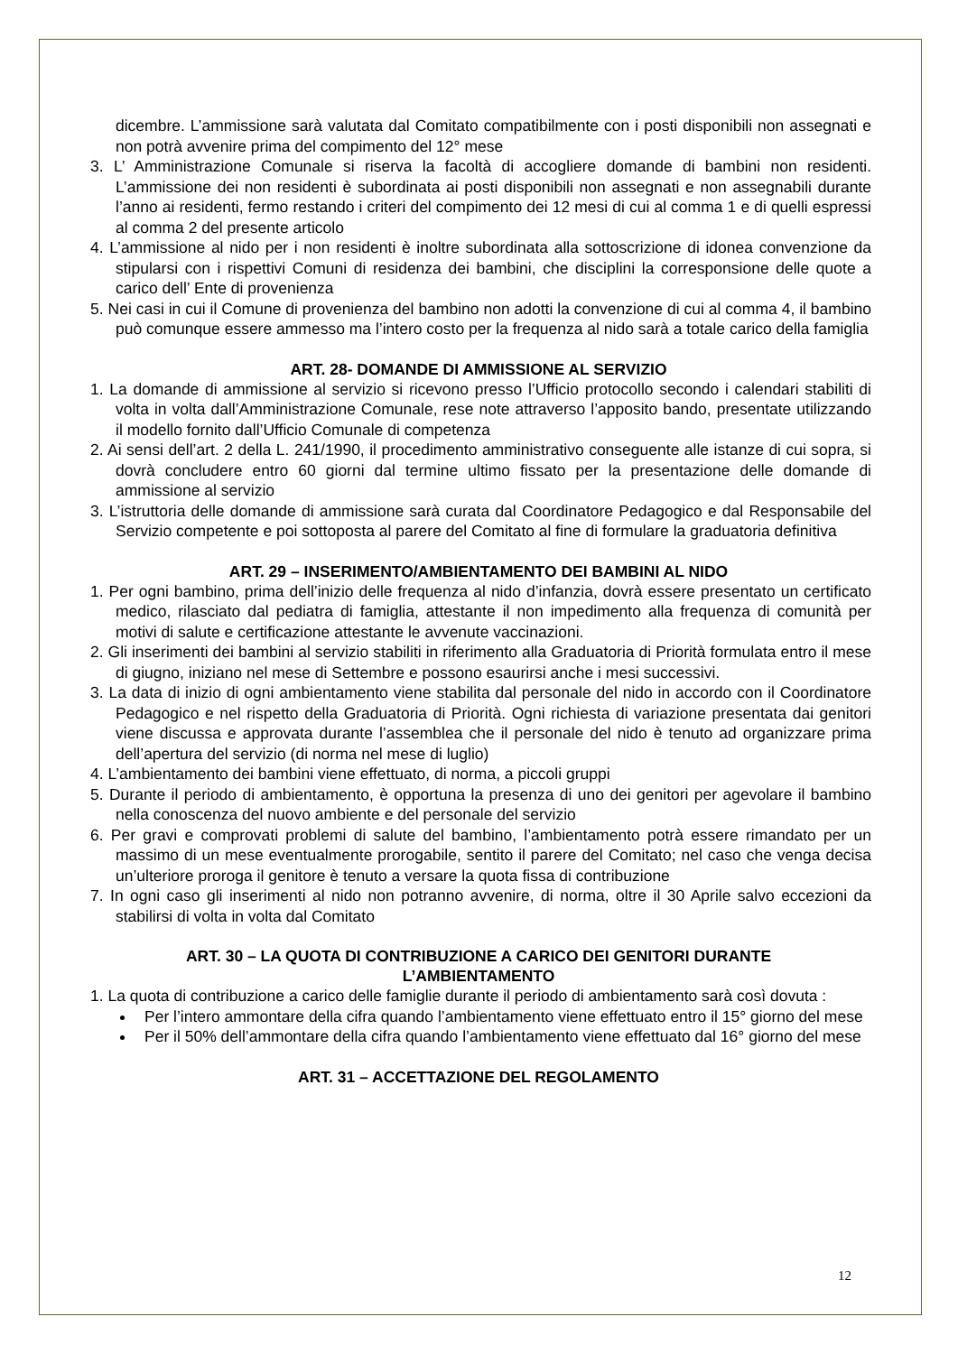dicembre. L’ammissione sarà valutata dal Comitato compatibilmente con i posti disponibili non assegnati e non potrà avvenire prima del compimento del 12° mese
3. L’ Amministrazione Comunale si riserva la facoltà di accogliere domande di bambini non residenti. L’ammissione dei non residenti è subordinata ai posti disponibili non assegnati e non assegnabili durante l’anno ai residenti, fermo restando i criteri del compimento dei 12 mesi di cui al comma 1 e di quelli espressi al comma 2 del presente articolo
4. L’ammissione al nido per i non residenti è inoltre subordinata alla sottoscrizione di idonea convenzione da stipularsi con i rispettivi Comuni di residenza dei bambini, che disciplini la corresponsione delle quote a carico dell’ Ente di provenienza
5. Nei casi in cui il Comune di provenienza del bambino non adotti la convenzione di cui al comma 4, il bambino può comunque essere ammesso ma l’intero costo per la frequenza al nido sarà a totale carico della famiglia
ART. 28- DOMANDE DI AMMISSIONE AL SERVIZIO
1. La domande di ammissione al servizio si ricevono presso l’Ufficio protocollo secondo i calendari stabiliti di volta in volta dall’Amministrazione Comunale, rese note attraverso l’apposito bando, presentate utilizzando il modello fornito dall’Ufficio Comunale di competenza
2. Ai sensi dell’art. 2 della L. 241/1990, il procedimento amministrativo conseguente alle istanze di cui sopra, si dovrà concludere entro 60 giorni dal termine ultimo fissato per la presentazione delle domande di ammissione al servizio
3. L’istruttoria delle domande di ammissione sarà curata dal Coordinatore Pedagogico e dal Responsabile del Servizio competente e poi sottoposta al parere del Comitato al fine di formulare la graduatoria definitiva
ART. 29 – INSERIMENTO/AMBIENTAMENTO DEI BAMBINI AL NIDO
1. Per ogni bambino, prima dell’inizio delle frequenza al nido d’infanzia, dovrà essere presentato un certificato medico, rilasciato dal pediatra di famiglia, attestante il non impedimento alla frequenza di comunità per motivi di salute e certificazione attestante le avvenute vaccinazioni.
2. Gli inserimenti dei bambini al servizio stabiliti in riferimento alla Graduatoria di Priorità formulata entro il mese di giugno, iniziano nel mese di Settembre e possono esaurirsi anche i mesi successivi.
3. La data di inizio di ogni ambientamento viene stabilita dal personale del nido in accordo con il Coordinatore Pedagogico e nel rispetto della Graduatoria di Priorità. Ogni richiesta di variazione presentata dai genitori viene discussa e approvata durante l’assemblea che il personale del nido è tenuto ad organizzare prima dell’apertura del servizio (di norma nel mese di luglio)
4. L’ambientamento dei bambini viene effettuato, di norma, a piccoli gruppi
5. Durante il periodo di ambientamento, è opportuna la presenza di uno dei genitori per agevolare il bambino nella conoscenza del nuovo ambiente e del personale del servizio
6. Per gravi e comprovati problemi di salute del bambino, l’ambientamento potrà essere rimandato per un massimo di un mese eventualmente prorogabile, sentito il parere del Comitato; nel caso che venga decisa un’ulteriore proroga il genitore è tenuto a versare la quota fissa di contribuzione
7. In ogni caso gli inserimenti al nido non potranno avvenire, di norma, oltre il 30 Aprile salvo eccezioni da stabilirsi di volta in volta dal Comitato
ART. 30 – LA QUOTA DI CONTRIBUZIONE A CARICO DEI GENITORI DURANTE
L’AMBIENTAMENTO
1. La quota di contribuzione a carico delle famiglie durante il periodo di ambientamento sarà così dovuta :
Per l’intero ammontare della cifra quando l’ambientamento viene effettuato entro il 15° giorno del mese
Per il 50% dell’ammontare della cifra quando l’ambientamento viene effettuato dal 16° giorno del mese
ART. 31 – ACCETTAZIONE DEL REGOLAMENTO
12